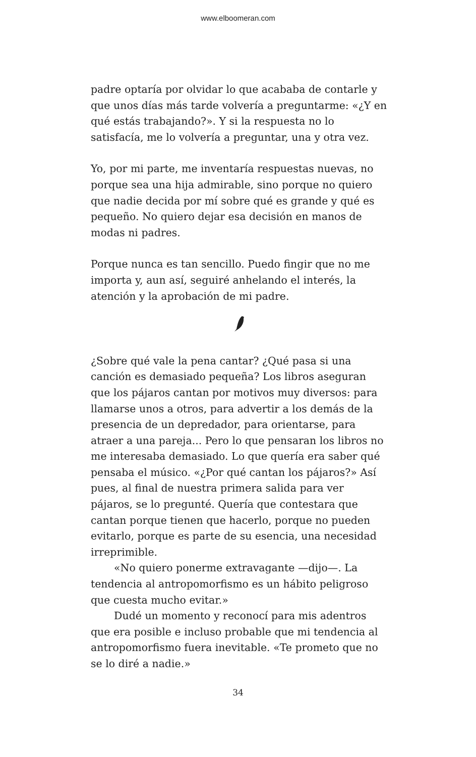www.elboomeran.com
padre optaría por olvidar lo que acababa de contarle y que unos días más tarde volvería a preguntarme: «¿Y en qué estás trabajando?». Y si la respuesta no lo satisfacía, me lo volvería a preguntar, una y otra vez.
Yo, por mi parte, me inventaría respuestas nuevas, no porque sea una hija admirable, sino porque no quiero que nadie decida por mí sobre qué es grande y qué es pequeño. No quiero dejar esa decisión en manos de modas ni padres.
Porque nunca es tan sencillo. Puedo fingir que no me importa y, aun así, seguiré anhelando el interés, la atención y la aprobación de mi padre.
¿Sobre qué vale la pena cantar? ¿Qué pasa si una canción es demasiado pequeña? Los libros aseguran que los pájaros cantan por motivos muy diversos: para llamarse unos a otros, para advertir a los demás de la presencia de un depredador, para orientarse, para atraer a una pareja... Pero lo que pensaran los libros no me interesaba demasiado. Lo que quería era saber qué pensaba el músico. «¿Por qué cantan los pájaros?» Así pues, al final de nuestra primera salida para ver pájaros, se lo pregunté. Quería que contestara que cantan porque tienen que hacerlo, porque no pueden evitarlo, porque es parte de su esencia, una necesidad irreprimible.
«No quiero ponerme extravagante —dijo—. La tendencia al antropomorfismo es un hábito peligroso que cuesta mucho evitar.»
Dudé un momento y reconocí para mis adentros que era posible e incluso probable que mi tendencia al antropomorfismo fuera inevitable. «Te prometo que no se lo diré a nadie.»
34